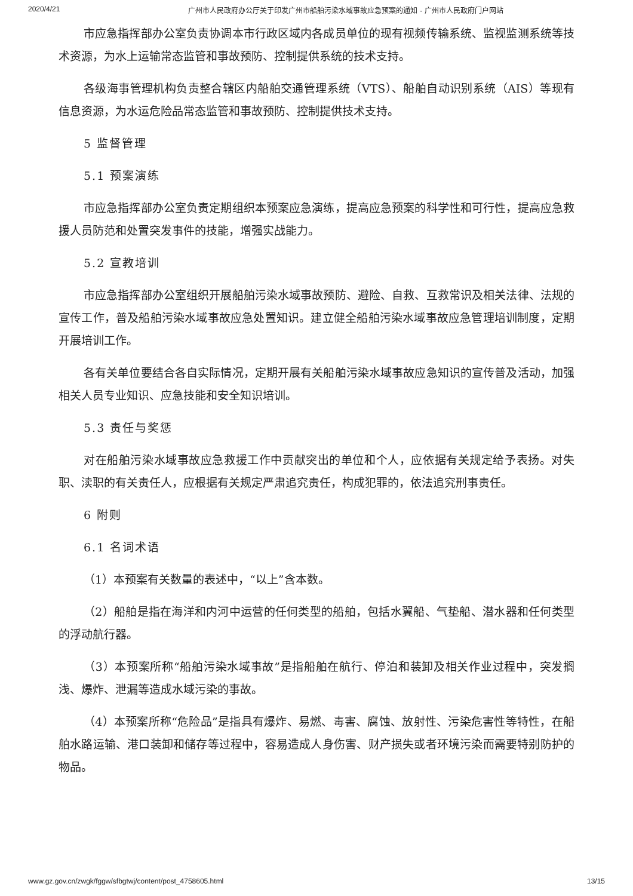2020/4/21 广州市人民政府办公厅关于印发广州市船舶污染水域事故应急预案的通知 - 广州市人民政府门户网站
市应急指挥部办公室负责协调本市行政区域内各成员单位的现有视频传输系统、监视监测系统等技术资源，为水上运输常态监管和事故预防、控制提供系统的技术支持。
各级海事管理机构负责整合辖区内船舶交通管理系统（VTS）、船舶自动识别系统（AIS）等现有信息资源，为水运危险品常态监管和事故预防、控制提供技术支持。
5 监督管理
5.1 预案演练
市应急指挥部办公室负责定期组织本预案应急演练，提高应急预案的科学性和可行性，提高应急救援人员防范和处置突发事件的技能，增强实战能力。
5.2 宣教培训
市应急指挥部办公室组织开展船舶污染水域事故预防、避险、自救、互救常识及相关法律、法规的宣传工作，普及船舶污染水域事故应急处置知识。建立健全船舶污染水域事故应急管理培训制度，定期开展培训工作。
各有关单位要结合各自实际情况，定期开展有关船舶污染水域事故应急知识的宣传普及活动，加强相关人员专业知识、应急技能和安全知识培训。
5.3 责任与奖惩
对在船舶污染水域事故应急救援工作中贡献突出的单位和个人，应依据有关规定给予表扬。对失职、渎职的有关责任人，应根据有关规定严肃追究责任，构成犯罪的，依法追究刑事责任。
6 附则
6.1 名词术语
（1）本预案有关数量的表述中，“以上”含本数。
（2）船舶是指在海洋和内河中运营的任何类型的船舶，包括水翼船、气垫船、潜水器和任何类型的浮动航行器。
（3）本预案所称“船舶污染水域事故”是指船舶在航行、停泊和装卸及相关作业过程中，突发搁浅、爆炸、泄漏等造成水域污染的事故。
（4）本预案所称“危险品”是指具有爆炸、易燃、毒害、腐蚀、放射性、污染危害性等特性，在船舶水路运输、港口装卸和储存等过程中，容易造成人身伤害、财产损失或者环境污染而需要特别防护的物品。
www.gz.gov.cn/zwgk/fggw/sfbgtwj/content/post_4758605.html 13/15